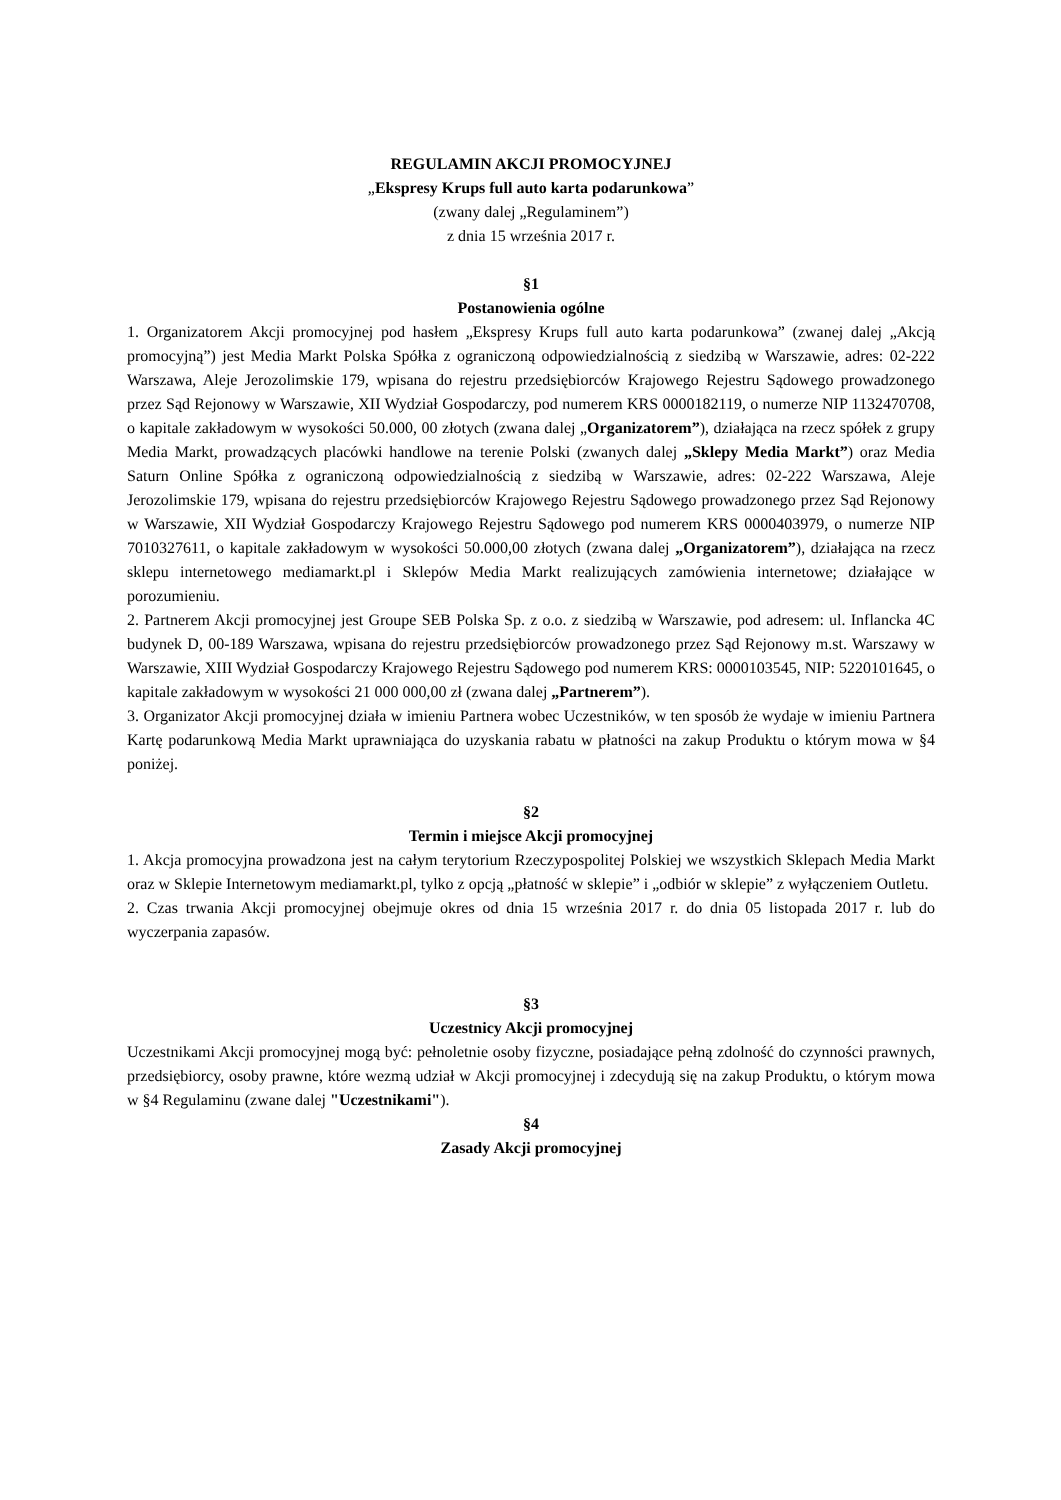REGULAMIN AKCJI PROMOCYJNEJ
„Ekspresy Krups full auto karta podarunkowa”
(zwany dalej „Regulaminem”)
z dnia 15 września 2017 r.
§1
Postanowienia ogólne
1. Organizatorem Akcji promocyjnej pod hasłem „Ekspresy Krups full auto karta podarunkowa” (zwanej dalej „Akcją promocyjną”) jest Media Markt Polska Spółka z ograniczoną odpowiedzialnością z siedzibą w Warszawie, adres: 02-222 Warszawa, Aleje Jerozolimskie 179, wpisana do rejestru przedsiębiorców Krajowego Rejestru Sądowego prowadzonego przez Sąd Rejonowy w Warszawie, XII Wydział Gospodarczy, pod numerem KRS 0000182119, o numerze NIP 1132470708, o kapitale zakładowym w wysokości 50.000, 00 złotych (zwana dalej „Organizatorem”), działająca na rzecz spółek z grupy Media Markt, prowadzących placówki handlowe na terenie Polski (zwanych dalej „Sklepy Media Markt”) oraz Media Saturn Online Spółka z ograniczoną odpowiedzialnością z siedzibą w Warszawie, adres: 02-222 Warszawa, Aleje Jerozolimskie 179, wpisana do rejestru przedsiębiorców Krajowego Rejestru Sądowego prowadzonego przez Sąd Rejonowy w Warszawie, XII Wydział Gospodarczy Krajowego Rejestru Sądowego pod numerem KRS 0000403979, o numerze NIP 7010327611, o kapitale zakładowym w wysokości 50.000,00 złotych (zwana dalej „Organizatorem”), działająca na rzecz sklepu internetowego mediamarkt.pl i Sklepów Media Markt realizujących zamówienia internetowe; działające w porozumieniu.
2. Partnerem Akcji promocyjnej jest Groupe SEB Polska Sp. z o.o. z siedzibą w Warszawie, pod adresem: ul. Inflancka 4C budynek D, 00-189 Warszawa, wpisana do rejestru przedsiębiorców prowadzonego przez Sąd Rejonowy m.st. Warszawy w Warszawie, XIII Wydział Gospodarczy Krajowego Rejestru Sądowego pod numerem KRS: 0000103545, NIP: 5220101645, o kapitale zakładowym w wysokości 21 000 000,00 zł (zwana dalej „Partnerem”).
3. Organizator Akcji promocyjnej działa w imieniu Partnera wobec Uczestników, w ten sposób że wydaje w imieniu Partnera Kartę podarunkową Media Markt uprawniająca do uzyskania rabatu w płatności na zakup Produktu o którym mowa w §4 poniżej.
§2
Termin i miejsce Akcji promocyjnej
1. Akcja promocyjna prowadzona jest na całym terytorium Rzeczypospolitej Polskiej we wszystkich Sklepach Media Markt oraz w Sklepie Internetowym mediamarkt.pl, tylko z opcją „płatność w sklepie” i „odbiór w sklepie” z wyłączeniem Outletu.
2. Czas trwania Akcji promocyjnej obejmuje okres od dnia 15 września 2017 r. do dnia 05 listopada 2017 r. lub do wyczerpania zapasów.
§3
Uczestnicy Akcji promocyjnej
Uczestnikami Akcji promocyjnej mogą być: pełnoletnie osoby fizyczne, posiadające pełną zdolność do czynności prawnych, przedsiębiorcy, osoby prawne, które wezmą udział w Akcji promocyjnej i zdecydują się na zakup Produktu, o którym mowa w §4 Regulaminu (zwane dalej "Uczestnikami").
§4
Zasady Akcji promocyjnej